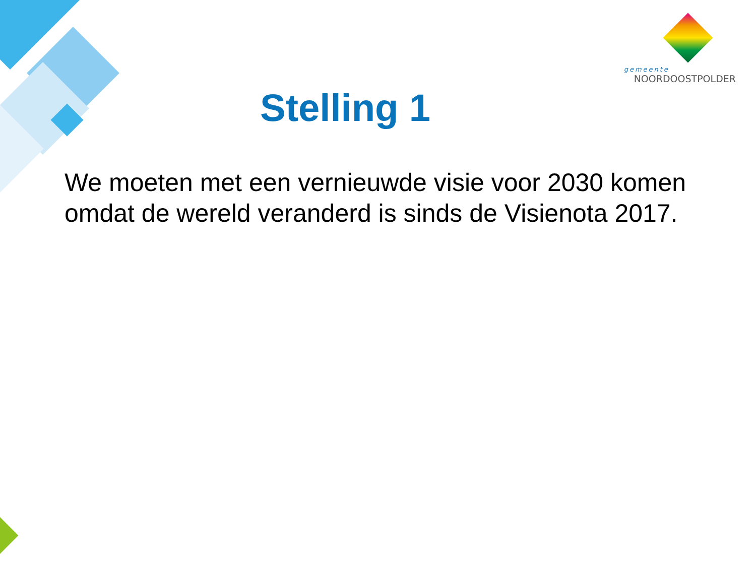gemeente
NOORDOOSTPOLDER
Stelling 1
We moeten met een vernieuwde visie voor 2030 komen omdat de wereld veranderd is sinds de Visienota 2017.